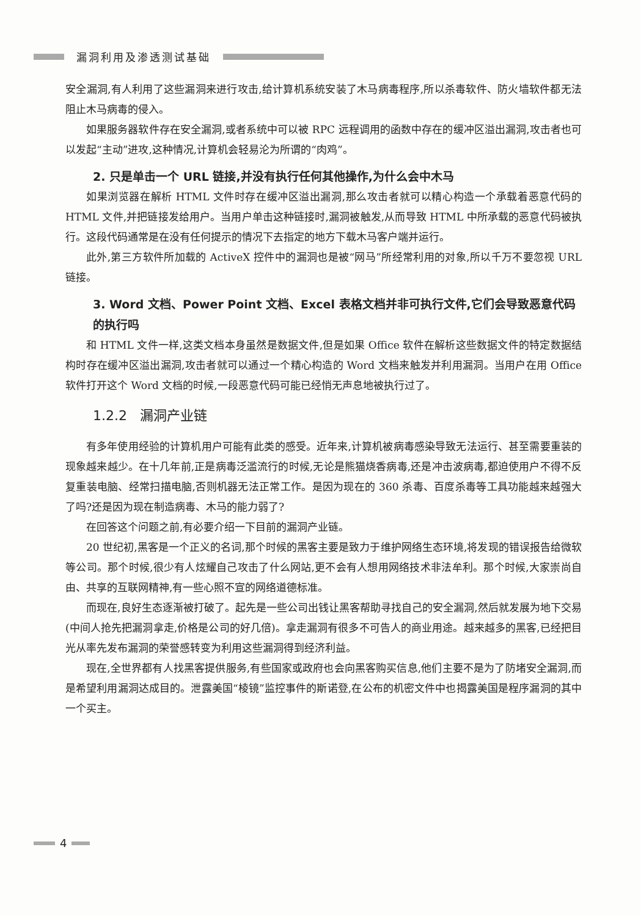漏洞利用及渗透测试基础
安全漏洞,有人利用了这些漏洞来进行攻击,给计算机系统安装了木马病毒程序,所以杀毒软件、防火墙软件都无法阻止木马病毒的侵入。
如果服务器软件存在安全漏洞,或者系统中可以被 RPC 远程调用的函数中存在的缓冲区溢出漏洞,攻击者也可以发起“主动”进攻,这种情况,计算机会轻易沦为所谓的“肉鸡”。
2. 只是单击一个 URL 链接,并没有执行任何其他操作,为什么会中木马
如果浏览器在解析 HTML 文件时存在缓冲区溢出漏洞,那么攻击者就可以精心构造一个承载着恶意代码的 HTML 文件,并把链接发给用户。当用户单击这种链接时,漏洞被触发,从而导致 HTML 中所承载的恶意代码被执行。这段代码通常是在没有任何提示的情况下去指定的地方下载木马客户端并运行。
此外,第三方软件所加载的 ActiveX 控件中的漏洞也是被“网马”所经常利用的对象,所以千万不要忽视 URL 链接。
3. Word 文档、Power Point 文档、Excel 表格文档并非可执行文件,它们会导致恶意代码的执行吗
和 HTML 文件一样,这类文档本身虽然是数据文件,但是如果 Office 软件在解析这些数据文件的特定数据结构时存在缓冲区溢出漏洞,攻击者就可以通过一个精心构造的 Word 文档来触发并利用漏洞。当用户在用 Office 软件打开这个 Word 文档的时候,一段恶意代码可能已经悄无声息地被执行过了。
1.2.2 漏洞产业链
有多年使用经验的计算机用户可能有此类的感受。近年来,计算机被病毒感染导致无法运行、甚至需要重装的现象越来越少。在十几年前,正是病毒泛滥流行的时候,无论是熊猫烧香病毒,还是冲击波病毒,都迫使用户不得不反复重装电脑、经常扫描电脑,否则机器无法正常工作。是因为现在的 360 杀毒、百度杀毒等工具功能越来越强大了吗?还是因为现在制造病毒、木马的能力弱了?
在回答这个问题之前,有必要介绍一下目前的漏洞产业链。
20 世纪初,黑客是一个正义的名词,那个时候的黑客主要是致力于维护网络生态环境,将发现的错误报告给微软等公司。那个时候,很少有人炫耀自己攻击了什么网站,更不会有人想用网络技术非法牟利。那个时候,大家崇尚自由、共享的互联网精神,有一些心照不宣的网络道德标准。
而现在,良好生态逐渐被打破了。起先是一些公司出钱让黑客帮助寻找自己的安全漏洞,然后就发展为地下交易(中间人抢先把漏洞拿走,价格是公司的好几倍)。拿走漏洞有很多不可告人的商业用途。越来越多的黑客,已经把目光从率先发布漏洞的荣誉感转变为利用这些漏洞得到经济利益。
现在,全世界都有人找黑客提供服务,有些国家或政府也会向黑客购买信息,他们主要不是为了防堵安全漏洞,而是希望利用漏洞达成目的。泄露美国“棱镜”监控事件的斯诺登,在公布的机密文件中也揭露美国是程序漏洞的其中一个买主。
4